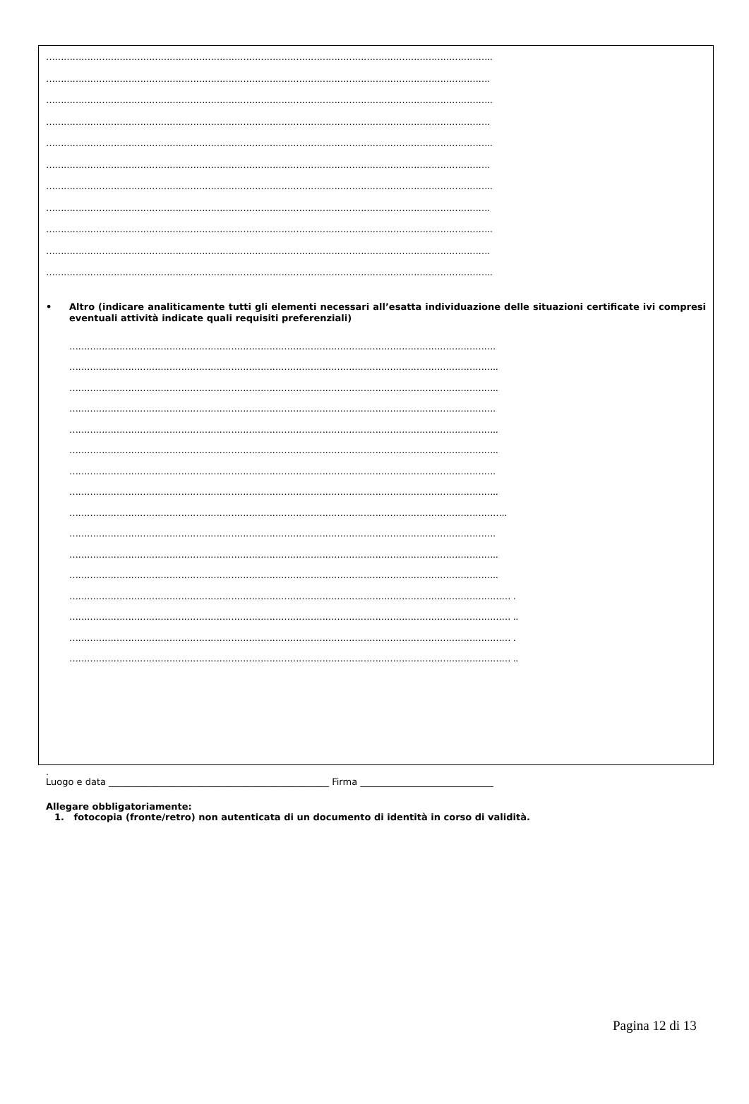……………………………………………………………………………………………………………………………………..
…………………………………………………………………………………………………………………………………….
……………………………………………………………………………………………………………………………………..
…………………………………………………………………………………………………………………………………….
……………………………………………………………………………………………………………………………………..
…………………………………………………………………………………………………………………………………….
……………………………………………………………………………………………………………………………………..
…………………………………………………………………………………………………………………………………….
……………………………………………………………………………………………………………………………………..
…………………………………………………………………………………………………………………………………….
……………………………………………………………………………………………………………………………………..
• Altro (indicare analiticamente tutti gli elementi necessari all’esatta individuazione delle situazioni certificate ivi compresi eventuali attività indicate quali requisiti preferenziali)
……………………………………………………………………………………………………………………………….
………………………………………………………………………………………………………………………………..
………………………………………………………………………………………………………………………………..
……………………………………………………………………………………………………………………………….
………………………………………………………………………………………………………………………………..
………………………………………………………………………………………………………………………………..
……………………………………………………………………………………………………………………………….
………………………………………………………………………………………………………………………………..
…………………………………………………………………………………………………………………………………..
……………………………………………………………………………………………………………………………….
………………………………………………………………………………………………………………………………..
………………………………………………………………………………………………………………………………..
…………………………………………………………………………………………………………………………………… .
…………………………………………………………………………………………………………………………………… ..
…………………………………………………………………………………………………………………………………… .
…………………………………………………………………………………………………………………………………… ..
.
Luogo e data ________________________________________________ Firma _____________________________
Allegare obbligatoriamente:
1. fotocopia (fronte/retro) non autenticata di un documento di identità in corso di validità.
Pagina 12 di 13